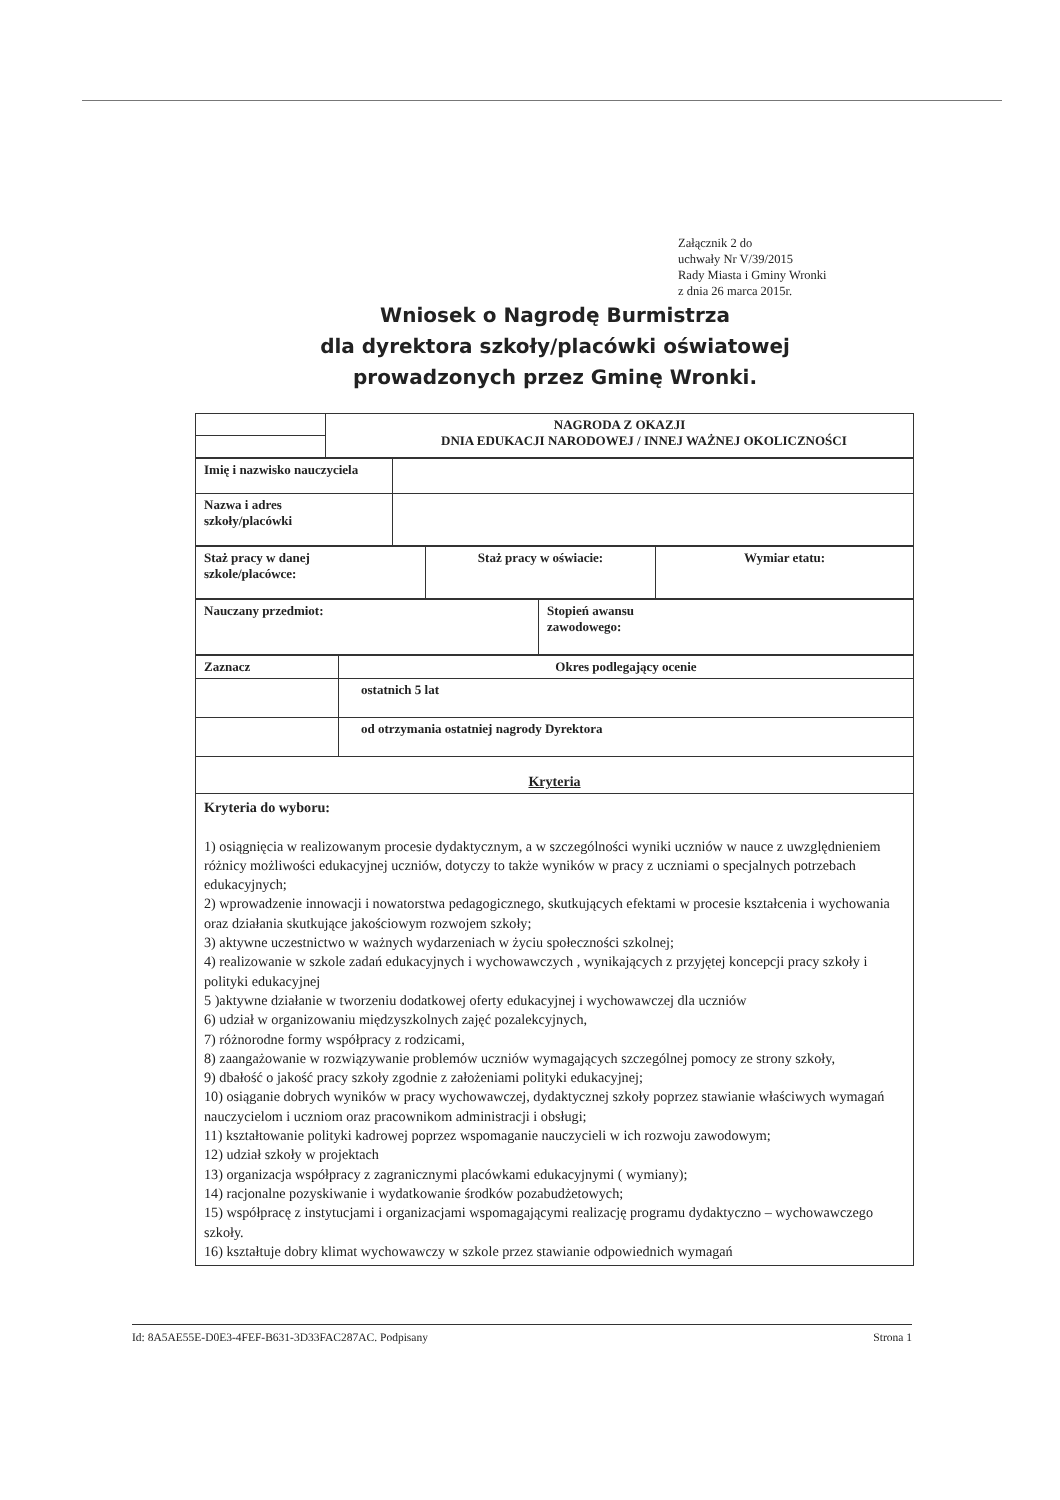Załącznik 2 do
uchwały Nr V/39/2015
Rady Miasta i Gminy Wronki
z dnia 26 marca 2015r.
Wniosek o Nagrodę Burmistrza
dla dyrektora szkoły/placówki oświatowej
prowadzonych przez Gminę Wronki.
| | NAGRODA Z OKAZJI DNIA EDUKACJI NARODOWEJ / INNEJ WAŻNEJ OKOLICZNOŚCI |
| Imię i nazwisko nauczyciela | |
| Nazwa i adres szkoły/placówki | |
| Staż pracy w danej szkole/placówce: | Staż pracy w oświacie: | Wymiar etatu: |
| Nauczany przedmiot: | Stopień awansu zawodowego: |
| Zaznacz | Okres podlegający ocenie |
| | ostatnich 5 lat |
| | od otrzymania ostatniej nagrody Dyrektora |
| Kryteria | |
Kryteria do wyboru:
1) osiągnięcia w realizowanym procesie dydaktycznym, a w szczególności wyniki uczniów w nauce z uwzględnieniem różnicy możliwości edukacyjnej uczniów, dotyczy to także wyników w pracy z uczniami o specjalnych potrzebach edukacyjnych;
2) wprowadzenie innowacji i nowatorstwa pedagogicznego, skutkujących efektami w procesie kształcenia i wychowania oraz działania skutkujące jakościowym rozwojem szkoły;
3) aktywne uczestnictwo w ważnych wydarzeniach w życiu społeczności szkolnej;
4) realizowanie w szkole zadań edukacyjnych i wychowawczych , wynikających z przyjętej koncepcji pracy szkoły i polityki edukacyjnej
5 )aktywne działanie w tworzeniu dodatkowej oferty edukacyjnej i wychowawczej dla uczniów
6) udział w organizowaniu międzyszkolnych zajęć pozalekcyjnych,
7) różnorodne formy współpracy z rodzicami,
8) zaangażowanie w rozwiązywanie problemów uczniów wymagających szczególnej pomocy ze strony szkoły,
9) dbałość o jakość pracy szkoły zgodnie z założeniami polityki edukacyjnej;
10) osiąganie dobrych wyników w pracy wychowawczej, dydaktycznej szkoły poprzez stawianie właściwych wymagań nauczycielom i uczniom oraz pracownikom administracji i obsługi;
11) kształtowanie polityki kadrowej poprzez wspomaganie nauczycieli w ich rozwoju zawodowym;
12) udział szkoły w projektach
13) organizacja współpracy z zagranicznymi placówkami edukacyjnymi ( wymiany);
14) racjonalne pozyskiwanie i wydatkowanie środków pozabudżetowych;
15) współpracę z instytucjami i organizacjami wspomagającymi realizację programu dydaktyczno – wychowawczego szkoły.
16) kształtuje dobry klimat wychowawczy w szkole przez stawianie odpowiednich wymagań
Id: 8A5AE55E-D0E3-4FEF-B631-3D33FAC287AC. Podpisany Strona 1